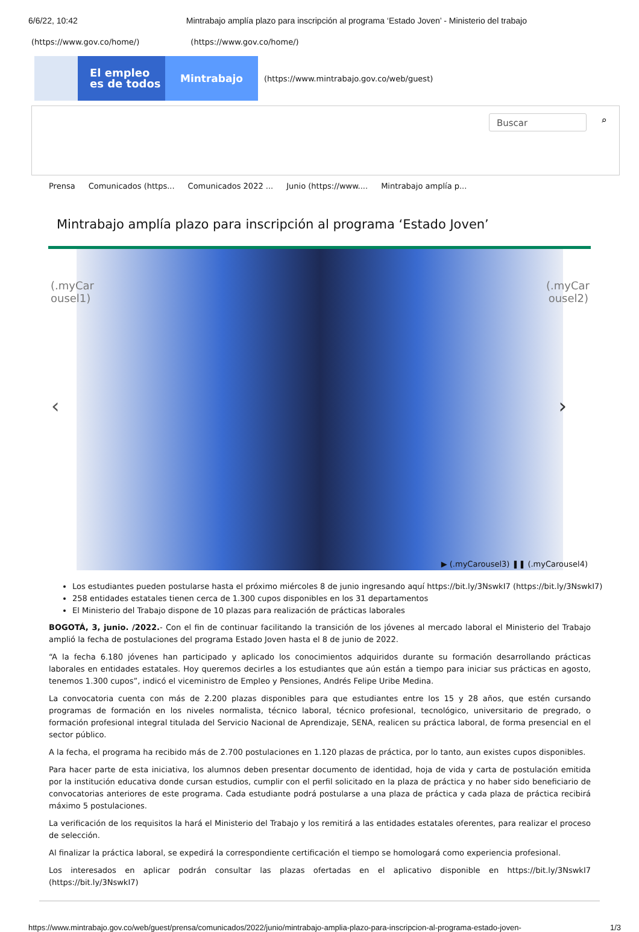6/6/22, 10:42 Mintrabajo amplía plazo para inscripción al programa ‘Estado Joven’ - Ministerio del trabajo
(https://www.gov.co/home/) (https://www.gov.co/home/)
El empleo
es de todos
Mintrabajo
(https://www.mintrabajo.gov.co/web/guest)
Buscar ⌕
Prensa Comunicados (https... Comunicados 2022 ... Junio (https://www.... Mintrabajo amplía p...
Mintrabajo amplía plazo para inscripción al programa ‘Estado Joven’
(.myCar ousel1)
(.myCar ousel2)
‹ ›
▶ (.myCarousel3) ❚❚ (.myCarousel4)
Los estudiantes pueden postularse hasta el próximo miércoles 8 de junio ingresando aquí https://bit.ly/3NswkI7 (https://bit.ly/3NswkI7)
258 entidades estatales tienen cerca de 1.300 cupos disponibles en los 31 departamentos
El Ministerio del Trabajo dispone de 10 plazas para realización de prácticas laborales
BOGOTÁ, 3, junio. /2022.- Con el fin de continuar facilitando la transición de los jóvenes al mercado laboral el Ministerio del Trabajo amplió la fecha de postulaciones del programa Estado Joven hasta el 8 de junio de 2022.
“A la fecha 6.180 jóvenes han participado y aplicado los conocimientos adquiridos durante su formación desarrollando prácticas laborales en entidades estatales. Hoy queremos decirles a los estudiantes que aún están a tiempo para iniciar sus prácticas en agosto, tenemos 1.300 cupos”, indicó el viceministro de Empleo y Pensiones, Andrés Felipe Uribe Medina.
La convocatoria cuenta con más de 2.200 plazas disponibles para que estudiantes entre los 15 y 28 años, que estén cursando programas de formación en los niveles normalista, técnico laboral, técnico profesional, tecnológico, universitario de pregrado, o formación profesional integral titulada del Servicio Nacional de Aprendizaje, SENA, realicen su práctica laboral, de forma presencial en el sector público.
A la fecha, el programa ha recibido más de 2.700 postulaciones en 1.120 plazas de práctica, por lo tanto, aun existes cupos disponibles.
Para hacer parte de esta iniciativa, los alumnos deben presentar documento de identidad, hoja de vida y carta de postulación emitida por la institución educativa donde cursan estudios, cumplir con el perfil solicitado en la plaza de práctica y no haber sido beneficiario de convocatorias anteriores de este programa. Cada estudiante podrá postularse a una plaza de práctica y cada plaza de práctica recibirá máximo 5 postulaciones.
La verificación de los requisitos la hará el Ministerio del Trabajo y los remitirá a las entidades estatales oferentes, para realizar el proceso de selección.
Al finalizar la práctica laboral, se expedirá la correspondiente certificación el tiempo se homologará como experiencia profesional.
Los interesados en aplicar podrán consultar las plazas ofertadas en el aplicativo disponible en https://bit.ly/3NswkI7 (https://bit.ly/3NswkI7)
https://www.mintrabajo.gov.co/web/guest/prensa/comunicados/2022/junio/mintrabajo-amplia-plazo-para-inscripcion-al-programa-estado-joven- 1/3